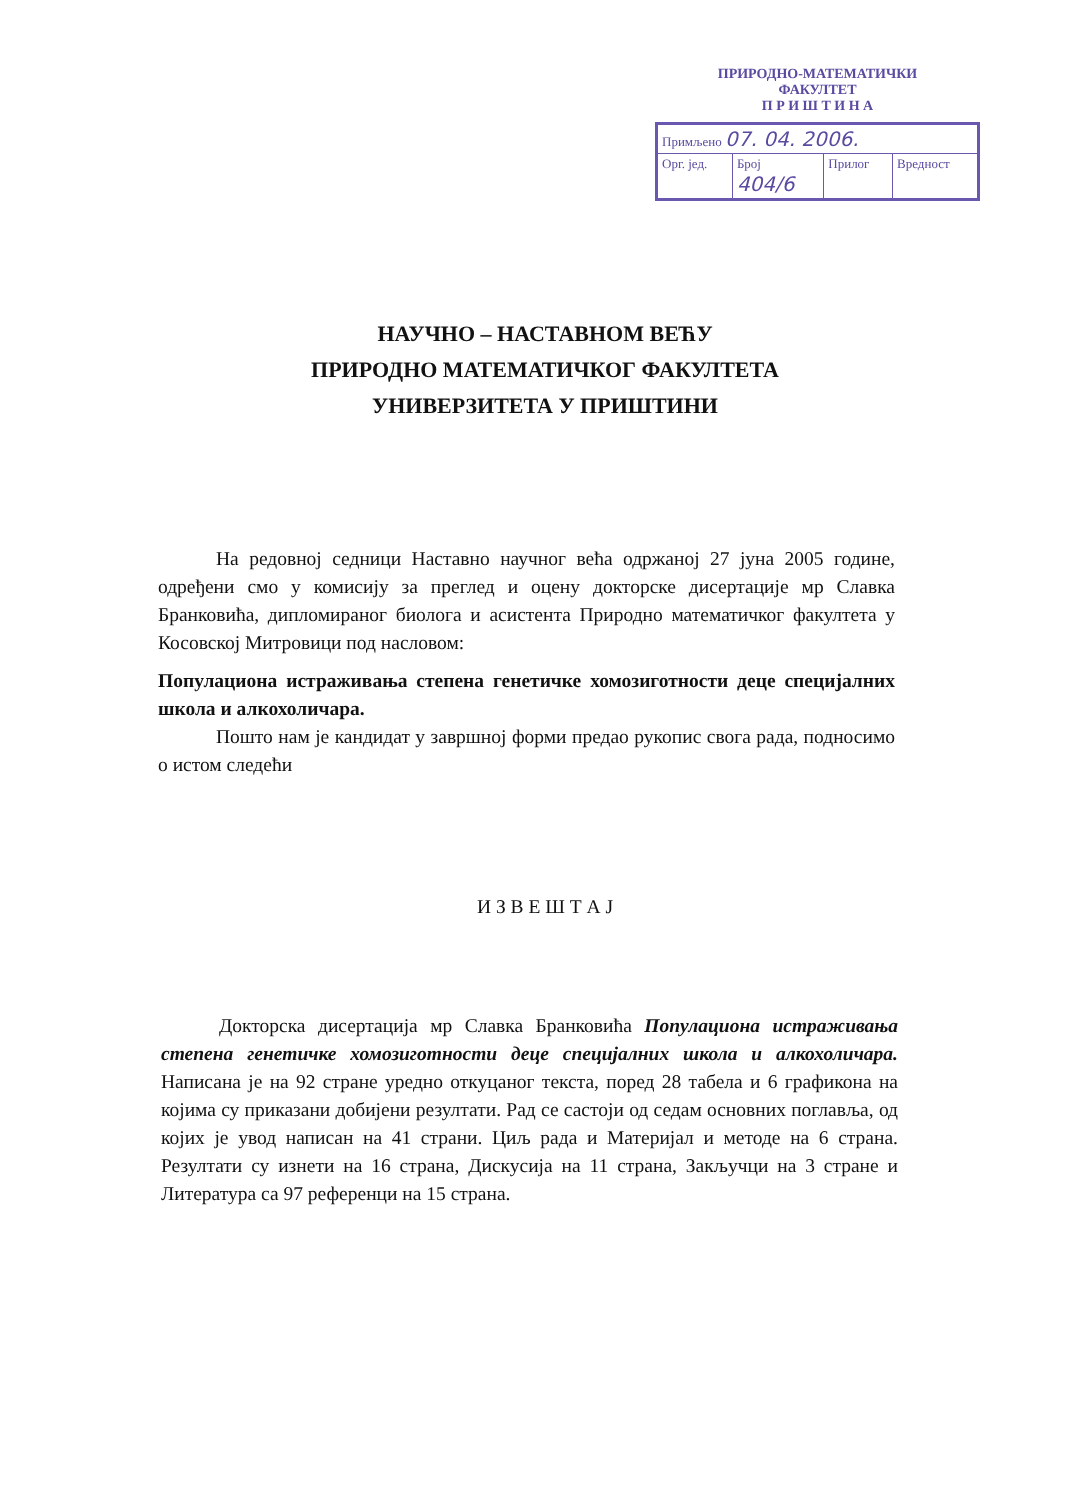ПРИРОДНО-МАТЕМАТИЧКИ
ФАКУЛТЕТ
П Р И Ш Т И Н А
| Примљено 07. 04. 2006. | | | |
| Орг. јед. | Број 404/6 | Прилог | Вредност |
НАУЧНО – НАСТАВНОМ ВЕЋУ
ПРИРОДНО МАТЕМАТИЧКОГ ФАКУЛТЕТА
УНИВЕРЗИТЕТА У ПРИШТИНИ
На редовној седници Наставно научног већа одржаној 27 јуна 2005 године, одређени смо у комисију за преглед и оцену докторске дисертације мр Славка Бранковића, дипломираног биолога и асистента Природно математичког факултета у Косовској Митровици под насловом:
Популациона истраживања степена генетичке хомозиготности деце специјалних школа и алкохоличара.
Пошто нам је кандидат у завршној форми предао рукопис свога рада, подносимо о истом следећи
И З В Е Ш Т А Ј
Докторска дисертација мр Славка Бранковића Популациона истраживања степена генетичке хомозиготности деце специјалних школа и алкохоличара. Написана је на 92 стране уредно откуцаног текста, поред 28 табела и 6 графикона на којима су приказани добијени резултати. Рад се састоји од седам основних поглавља, од којих је увод написан на 41 страни. Циљ рада и Материјал и методе на 6 страна. Резултати су изнети на 16 страна, Дискусија на 11 страна, Закључци на 3 стране и Литература са 97 референци на 15 страна.